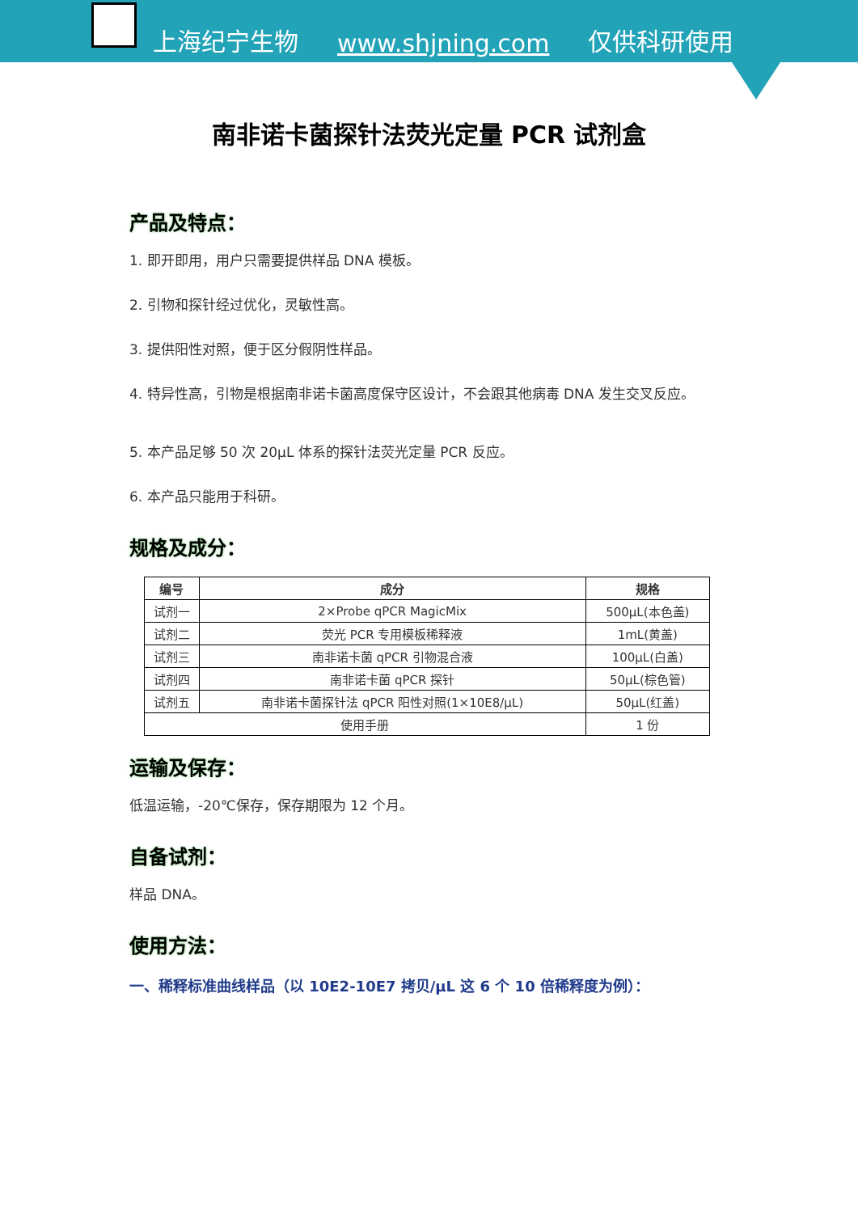上海纪宁生物 www.shjning.com 仅供科研使用
南非诺卡菌探针法荧光定量 PCR 试剂盒
产品及特点：
1. 即开即用，用户只需要提供样品 DNA 模板。
2. 引物和探针经过优化，灵敏性高。
3. 提供阳性对照，便于区分假阴性样品。
4. 特异性高，引物是根据南非诺卡菌高度保守区设计，不会跟其他病毒 DNA 发生交叉反应。
5. 本产品足够 50 次 20μL 体系的探针法荧光定量 PCR 反应。
6. 本产品只能用于科研。
规格及成分：
| 编号 | 成分 | 规格 |
| --- | --- | --- |
| 试剂一 | 2×Probe qPCR MagicMix | 500μL(本色盖) |
| 试剂二 | 荧光 PCR 专用模板稀释液 | 1mL(黄盖) |
| 试剂三 | 南非诺卡菌 qPCR 引物混合液 | 100μL(白盖) |
| 试剂四 | 南非诺卡菌 qPCR 探针 | 50μL(棕色管) |
| 试剂五 | 南非诺卡菌探针法 qPCR 阳性对照(1×10E8/μL) | 50μL(红盖) |
| 使用手册 | | 1 份 |
运输及保存：
低温运输，-20℃保存，保存期限为 12 个月。
自备试剂：
样品 DNA。
使用方法：
一、稀释标准曲线样品（以 10E2-10E7 拷贝/μL 这 6 个 10 倍稀释度为例）：